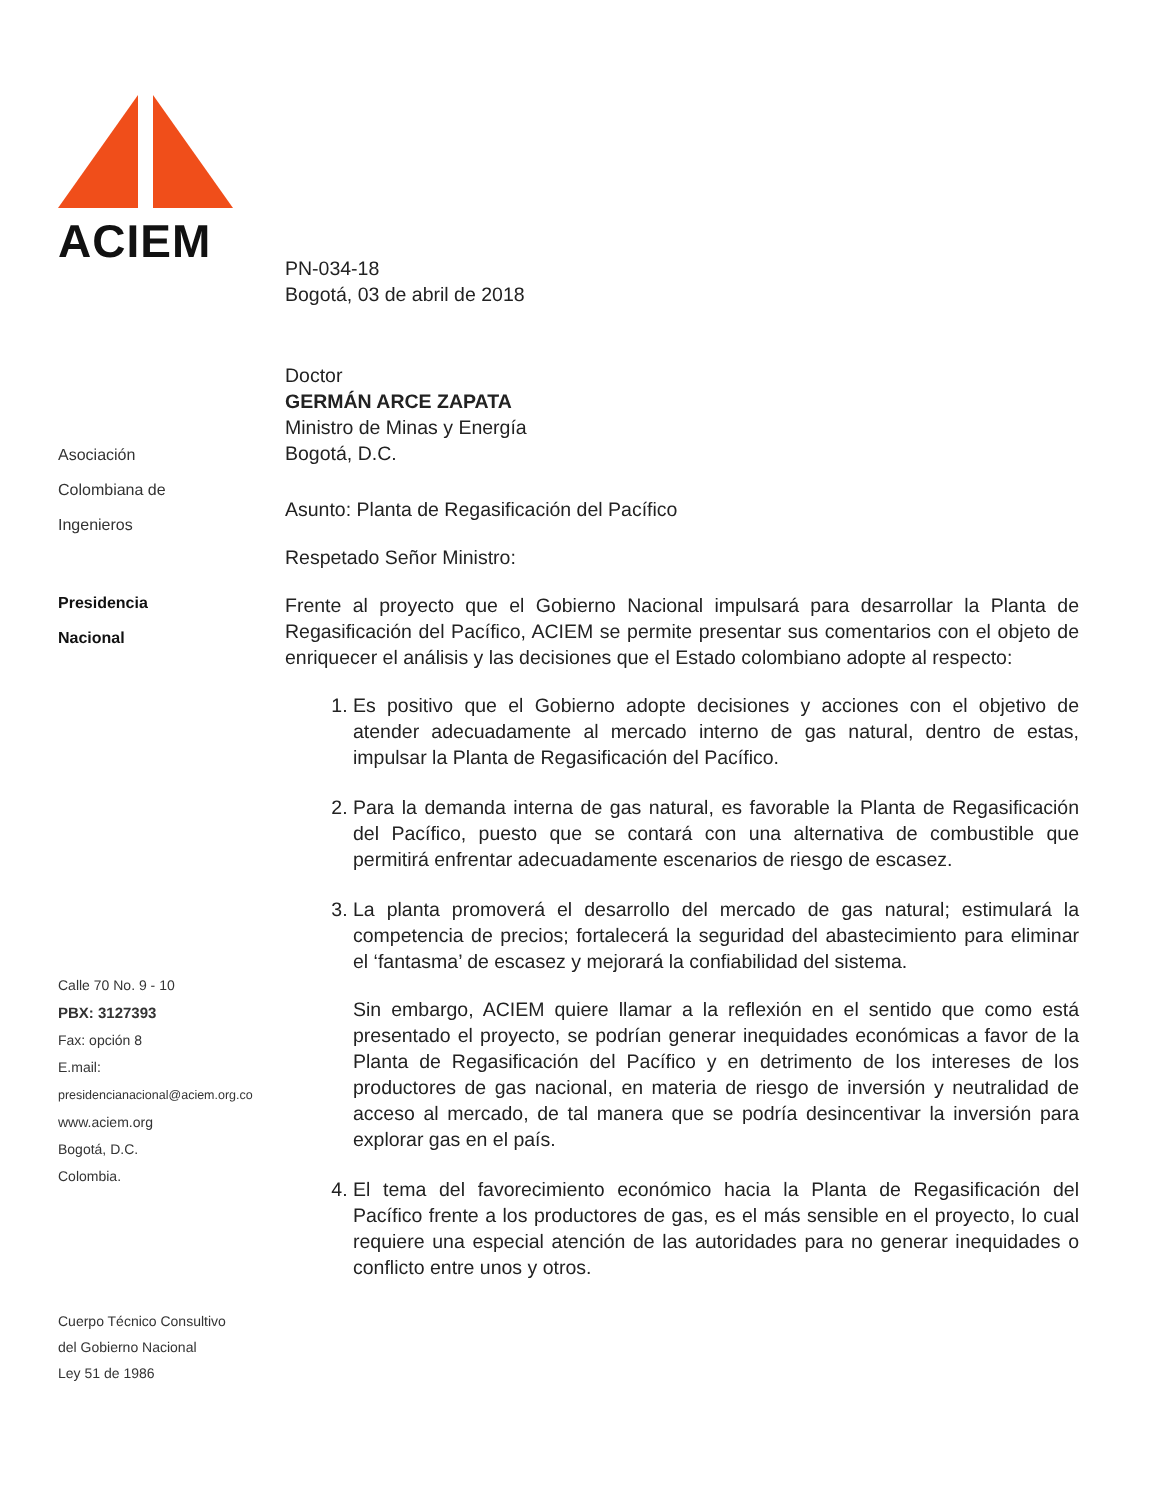ACIEM
Asociación
Colombiana de
Ingenieros
Presidencia
Nacional
Calle 70 No. 9 - 10
PBX: 3127393
Fax: opción 8
E.mail:
presidencianacional@aciem.org.co
www.aciem.org
Bogotá, D.C.
Colombia.
Cuerpo Técnico Consultivo
del Gobierno Nacional
Ley 51 de 1986
PN-034-18
Bogotá, 03 de abril de 2018
Doctor
GERMÁN ARCE ZAPATA
Ministro de Minas y Energía
Bogotá, D.C.
Asunto: Planta de Regasificación del Pacífico
Respetado Señor Ministro:
Frente al proyecto que el Gobierno Nacional impulsará para desarrollar la Planta de Regasificación del Pacífico, ACIEM se permite presentar sus comentarios con el objeto de enriquecer el análisis y las decisiones que el Estado colombiano adopte al respecto:
1. Es positivo que el Gobierno adopte decisiones y acciones con el objetivo de atender adecuadamente al mercado interno de gas natural, dentro de estas, impulsar la Planta de Regasificación del Pacífico.
2. Para la demanda interna de gas natural, es favorable la Planta de Regasificación del Pacífico, puesto que se contará con una alternativa de combustible que permitirá enfrentar adecuadamente escenarios de riesgo de escasez.
3. La planta promoverá el desarrollo del mercado de gas natural; estimulará la competencia de precios; fortalecerá la seguridad del abastecimiento para eliminar el ‘fantasma’ de escasez y mejorará la confiabilidad del sistema.
Sin embargo, ACIEM quiere llamar a la reflexión en el sentido que como está presentado el proyecto, se podrían generar inequidades económicas a favor de la Planta de Regasificación del Pacífico y en detrimento de los intereses de los productores de gas nacional, en materia de riesgo de inversión y neutralidad de acceso al mercado, de tal manera que se podría desincentivar la inversión para explorar gas en el país.
4. El tema del favorecimiento económico hacia la Planta de Regasificación del Pacífico frente a los productores de gas, es el más sensible en el proyecto, lo cual requiere una especial atención de las autoridades para no generar inequidades o conflicto entre unos y otros.